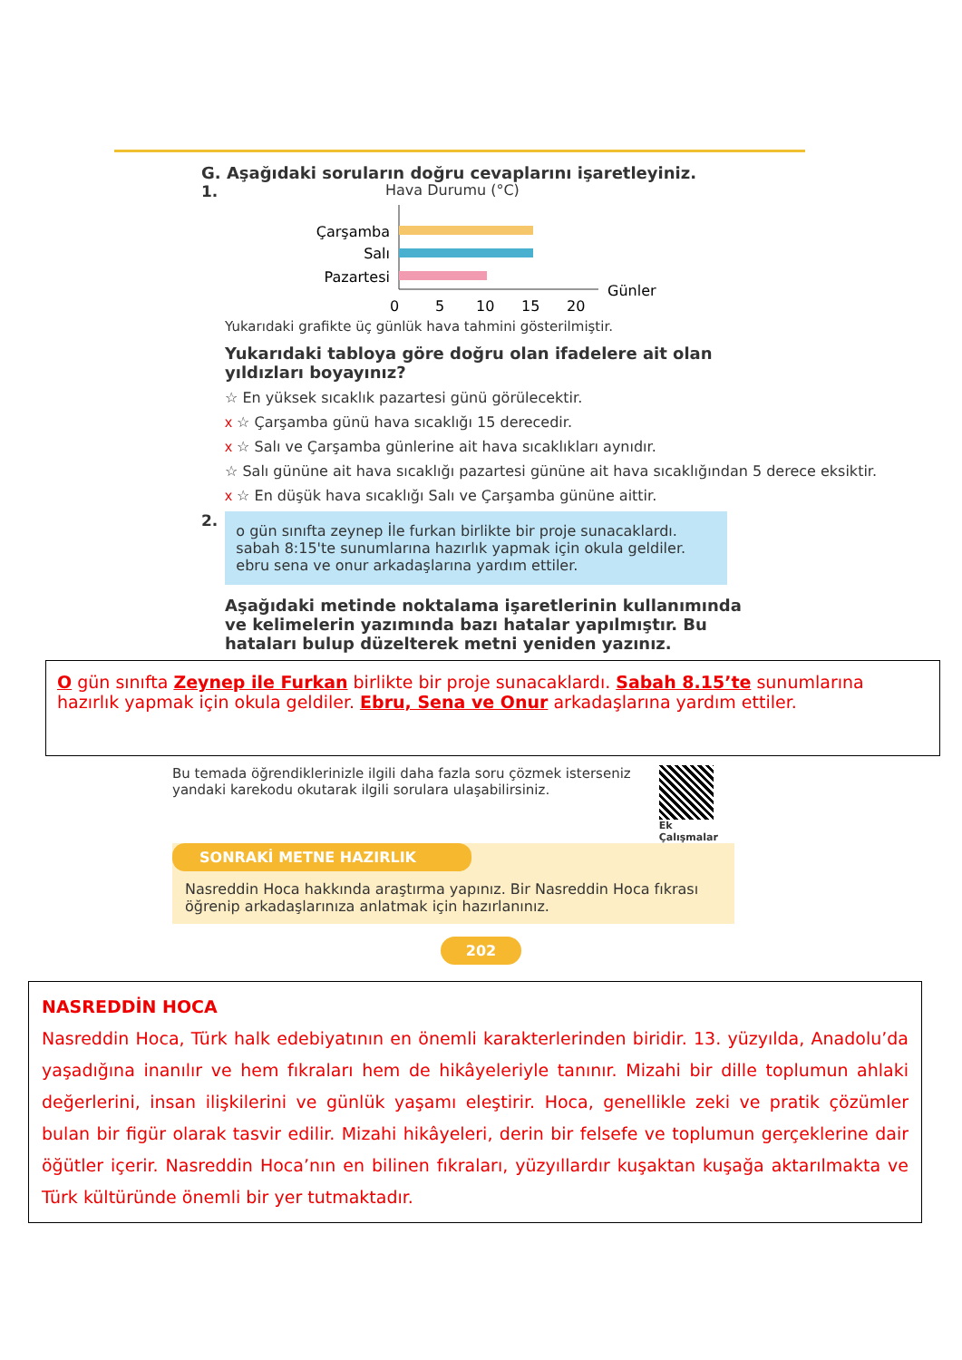G. Aşağıdaki soruların doğru cevaplarını işaretleyiniz.
1.
Hava Durumu (°C)
Çarşamba
Salı
Pazartesi
0
5
10
15
20
Günler
Yukarıdaki grafikte üç günlük hava tahmini gösterilmiştir.
Yukarıdaki tabloya göre doğru olan ifadelere ait olan yıldızları boyayınız?
☆ En yüksek sıcaklık pazartesi günü görülecektir.
x ☆ Çarşamba günü hava sıcaklığı 15 derecedir.
x ☆ Salı ve Çarşamba günlerine ait hava sıcaklıkları aynıdır.
☆ Salı gününe ait hava sıcaklığı pazartesi gününe ait hava sıcaklığından 5 derece eksiktir.
x ☆ En düşük hava sıcaklığı Salı ve Çarşamba gününe aittir.
2.
o gün sınıfta zeynep İle furkan birlikte bir proje sunacaklardı. sabah 8:15'te sunumlarına hazırlık yapmak için okula geldiler. ebru sena ve onur arkadaşlarına yardım ettiler.
Aşağıdaki metinde noktalama işaretlerinin kullanımında ve kelimelerin yazımında bazı hatalar yapılmıştır. Bu hataları bulup düzelterek metni yeniden yazınız.
O gün sınıfta Zeynep ile Furkan birlikte bir proje sunacaklardı. Sabah 8.15’te sunumlarına hazırlık yapmak için okula geldiler. Ebru, Sena ve Onur arkadaşlarına yardım ettiler.
Bu temada öğrendiklerinizle ilgili daha fazla soru çözmek isterseniz yandaki karekodu okutarak ilgili sorulara ulaşabilirsiniz. Ek Çalışmalar
SONRAKİ METNE HAZIRLIK
Nasreddin Hoca hakkında araştırma yapınız. Bir Nasreddin Hoca fıkrası öğrenip arkadaşlarınıza anlatmak için hazırlanınız.
202
NASREDDİN HOCA
Nasreddin Hoca, Türk halk edebiyatının en önemli karakterlerinden biridir. 13. yüzyılda, Anadolu’da yaşadığına inanılır ve hem fıkraları hem de hikâyeleriyle tanınır. Mizahi bir dille toplumun ahlaki değerlerini, insan ilişkilerini ve günlük yaşamı eleştirir. Hoca, genellikle zeki ve pratik çözümler bulan bir figür olarak tasvir edilir. Mizahi hikâyeleri, derin bir felsefe ve toplumun gerçeklerine dair öğütler içerir. Nasreddin Hoca’nın en bilinen fıkraları, yüzyıllardır kuşaktan kuşağa aktarılmakta ve Türk kültüründe önemli bir yer tutmaktadır.